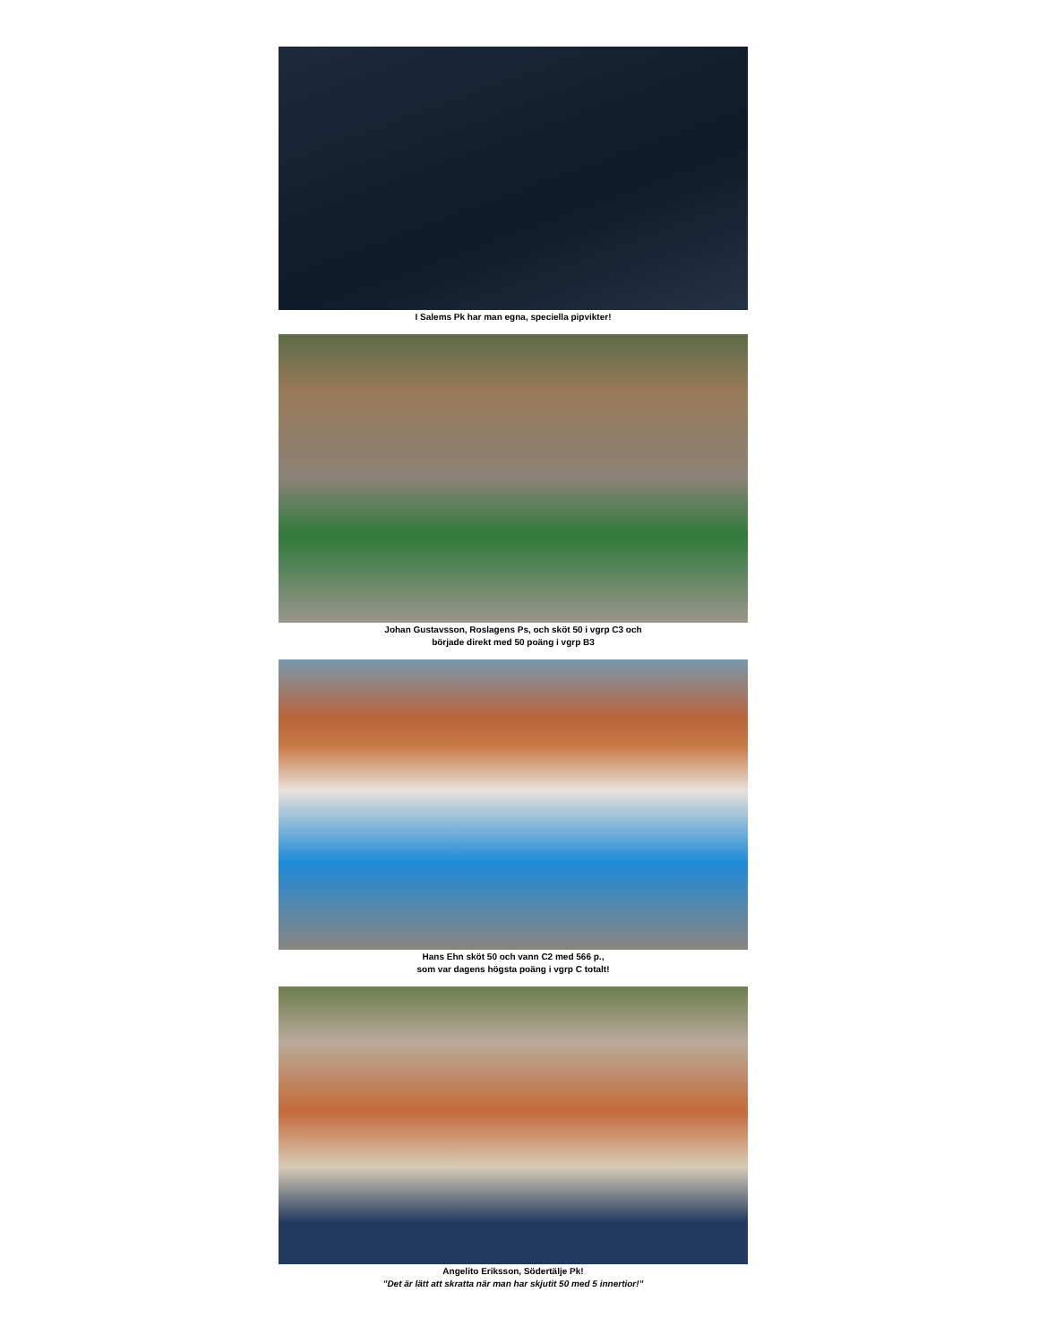I Salems Pk har man egna, speciella pipvikter!
Johan Gustavsson, Roslagens Ps, och sköt 50 i vgrp C3 och
började direkt med 50 poäng i vgrp B3
Hans Ehn sköt 50 och vann C2 med 566 p.,
som var dagens högsta poäng i vgrp C totalt!
Angelito Eriksson, Södertälje Pk!
”Det är lätt att skratta när man har skjutit 50 med 5 innertior!”